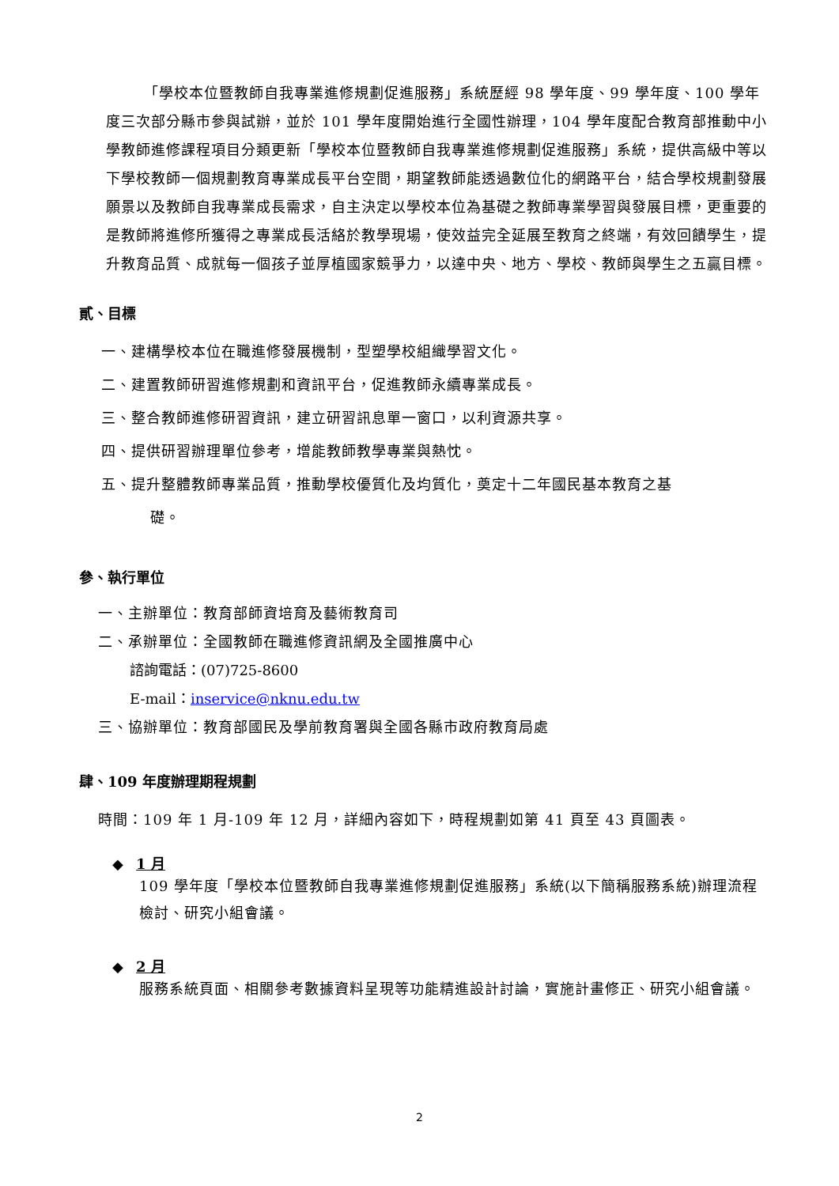「學校本位暨教師自我專業進修規劃促進服務」系統歷經 98 學年度、99 學年度、100 學年度三次部分縣市參與試辦，並於 101 學年度開始進行全國性辦理，104 學年度配合教育部推動中小學教師進修課程項目分類更新「學校本位暨教師自我專業進修規劃促進服務」系統，提供高級中等以下學校教師一個規劃教育專業成長平台空間，期望教師能透過數位化的網路平台，結合學校規劃發展願景以及教師自我專業成長需求，自主決定以學校本位為基礎之教師專業學習與發展目標，更重要的是教師將進修所獲得之專業成長活絡於教學現場，使效益完全延展至教育之終端，有效回饋學生，提升教育品質、成就每一個孩子並厚植國家競爭力，以達中央、地方、學校、教師與學生之五贏目標。
貳、目標
一、建構學校本位在職進修發展機制，型塑學校組織學習文化。
二、建置教師研習進修規劃和資訊平台，促進教師永續專業成長。
三、整合教師進修研習資訊，建立研習訊息單一窗口，以利資源共享。
四、提供研習辦理單位參考，增能教師教學專業與熱忱。
五、提升整體教師專業品質，推動學校優質化及均質化，奠定十二年國民基本教育之基
礎。
參、執行單位
一、主辦單位：教育部師資培育及藝術教育司
二、承辦單位：全國教師在職進修資訊網及全國推廣中心
諮詢電話：(07)725-8600
E-mail：inservice@nknu.edu.tw
三、協辦單位：教育部國民及學前教育署與全國各縣市政府教育局處
肆、109 年度辦理期程規劃
時間：109 年 1 月-109 年 12 月，詳細內容如下，時程規劃如第 41 頁至 43 頁圖表。
◆ 1 月
109 學年度「學校本位暨教師自我專業進修規劃促進服務」系統(以下簡稱服務系統)辦理流程檢討、研究小組會議。
◆ 2 月
服務系統頁面、相關參考數據資料呈現等功能精進設計討論，實施計畫修正、研究小組會議。
2